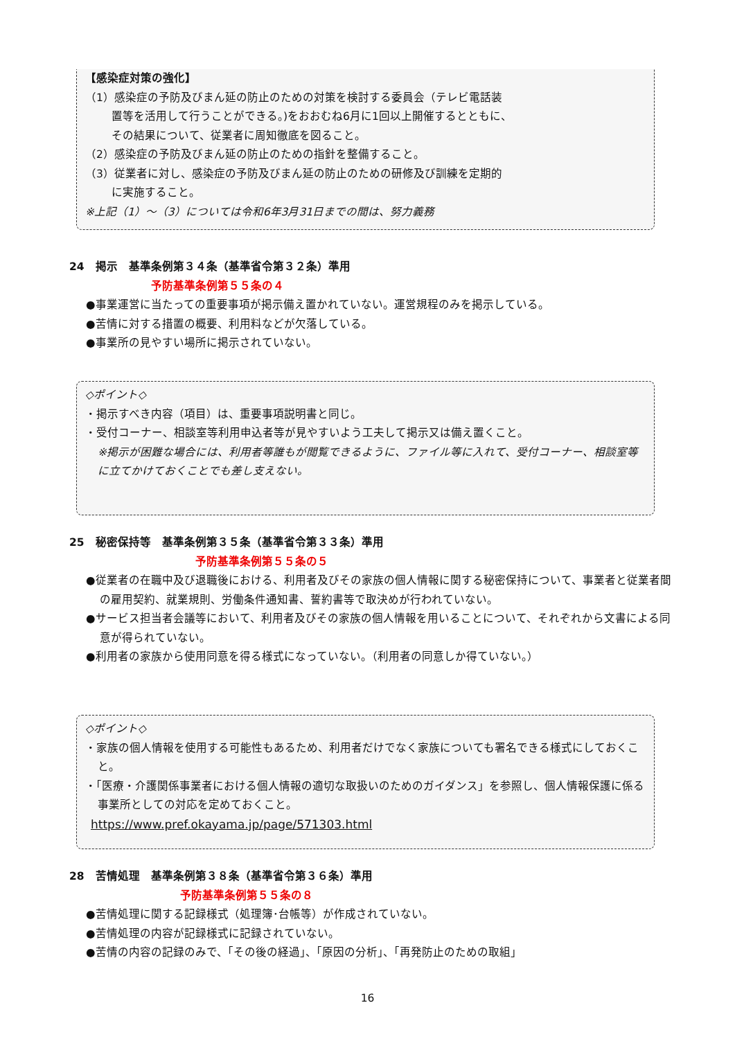【感染症対策の強化】
（1）感染症の予防及びまん延の防止のための対策を検討する委員会（テレビ電話装
置等を活用して行うことができる。)をおおむね6月に1回以上開催するとともに、
その結果について、従業者に周知徹底を図ること。
（2）感染症の予防及びまん延の防止のための指針を整備すること。
（3）従業者に対し、感染症の予防及びまん延の防止のための研修及び訓練を定期的
に実施すること。
※上記（1）～（3）については令和6年3月31日までの間は、努力義務
24　掲示　基準条例第３４条（基準省令第３２条）準用
予防基準条例第５５条の４
●事業運営に当たっての重要事項が掲示備え置かれていない。運営規程のみを掲示している。
●苦情に対する措置の概要、利用料などが欠落している。
●事業所の見やすい場所に掲示されていない。
◇ポイント◇
・掲示すべき内容（項目）は、重要事項説明書と同じ。
・受付コーナー、相談室等利用申込者等が見やすいよう工夫して掲示又は備え置くこと。
※掲示が困難な場合には、利用者等誰もが閲覧できるように、ファイル等に入れて、受付コーナー、相談室等に立てかけておくことでも差し支えない。
25　秘密保持等　基準条例第３５条（基準省令第３３条）準用
予防基準条例第５５条の５
●従業者の在職中及び退職後における、利用者及びその家族の個人情報に関する秘密保持について、事業者と従業者間の雇用契約、就業規則、労働条件通知書、誓約書等で取決めが行われていない。
●サービス担当者会議等において、利用者及びその家族の個人情報を用いることについて、それぞれから文書による同意が得られていない。
●利用者の家族から使用同意を得る様式になっていない。（利用者の同意しか得ていない。）
◇ポイント◇
・家族の個人情報を使用する可能性もあるため、利用者だけでなく家族についても署名できる様式にしておくこと。
・「医療・介護関係事業者における個人情報の適切な取扱いのためのガイダンス」を参照し、個人情報保護に係る事業所としての対応を定めておくこと。
https://www.pref.okayama.jp/page/571303.html
28　苦情処理　基準条例第３８条（基準省令第３６条）準用
予防基準条例第５５条の８
●苦情処理に関する記録様式（処理簿･台帳等）が作成されていない。
●苦情処理の内容が記録様式に記録されていない。
●苦情の内容の記録のみで、「その後の経過」、「原因の分析」、「再発防止のための取組」
16